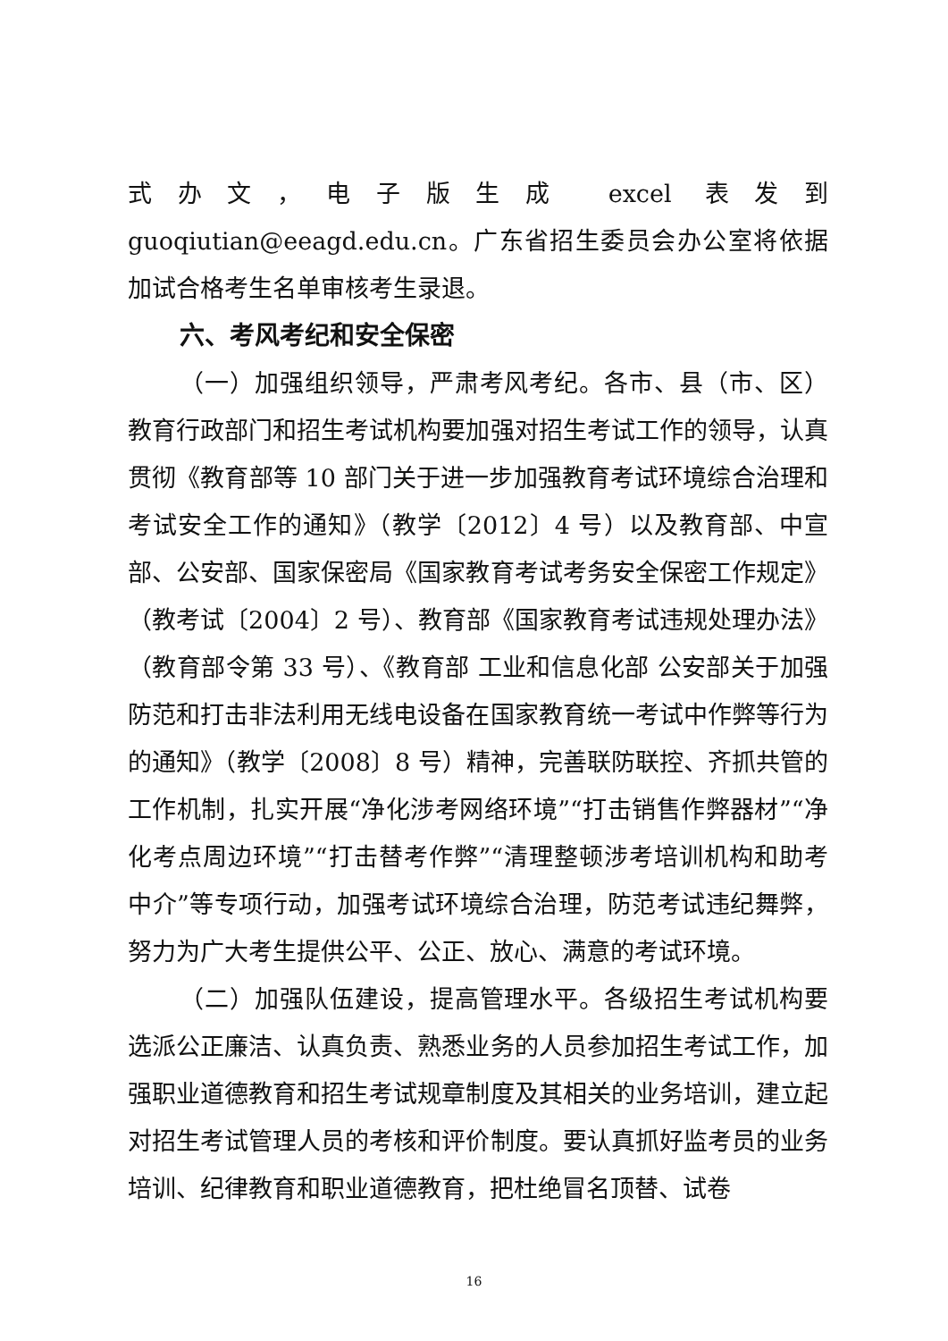式办文，电子版生成 excel 表发到 guoqiutian@eeagd.edu.cn。广东省招生委员会办公室将依据加试合格考生名单审核考生录退。
六、考风考纪和安全保密
（一）加强组织领导，严肃考风考纪。各市、县（市、区）教育行政部门和招生考试机构要加强对招生考试工作的领导，认真贯彻《教育部等 10 部门关于进一步加强教育考试环境综合治理和考试安全工作的通知》（教学〔2012〕4 号）以及教育部、中宣部、公安部、国家保密局《国家教育考试考务安全保密工作规定》（教考试〔2004〕2 号）、教育部《国家教育考试违规处理办法》（教育部令第 33 号）、《教育部 工业和信息化部 公安部关于加强防范和打击非法利用无线电设备在国家教育统一考试中作弊等行为的通知》（教学〔2008〕8 号）精神，完善联防联控、齐抓共管的工作机制，扎实开展“净化涉考网络环境”“打击销售作弊器材”“净化考点周边环境”“打击替考作弊”“清理整顿涉考培训机构和助考中介”等专项行动，加强考试环境综合治理，防范考试违纪舞弊，努力为广大考生提供公平、公正、放心、满意的考试环境。
（二）加强队伍建设，提高管理水平。各级招生考试机构要选派公正廉洁、认真负责、熟悉业务的人员参加招生考试工作，加强职业道德教育和招生考试规章制度及其相关的业务培训，建立起对招生考试管理人员的考核和评价制度。要认真抓好监考员的业务培训、纪律教育和职业道德教育，把杜绝冒名顶替、试卷
16